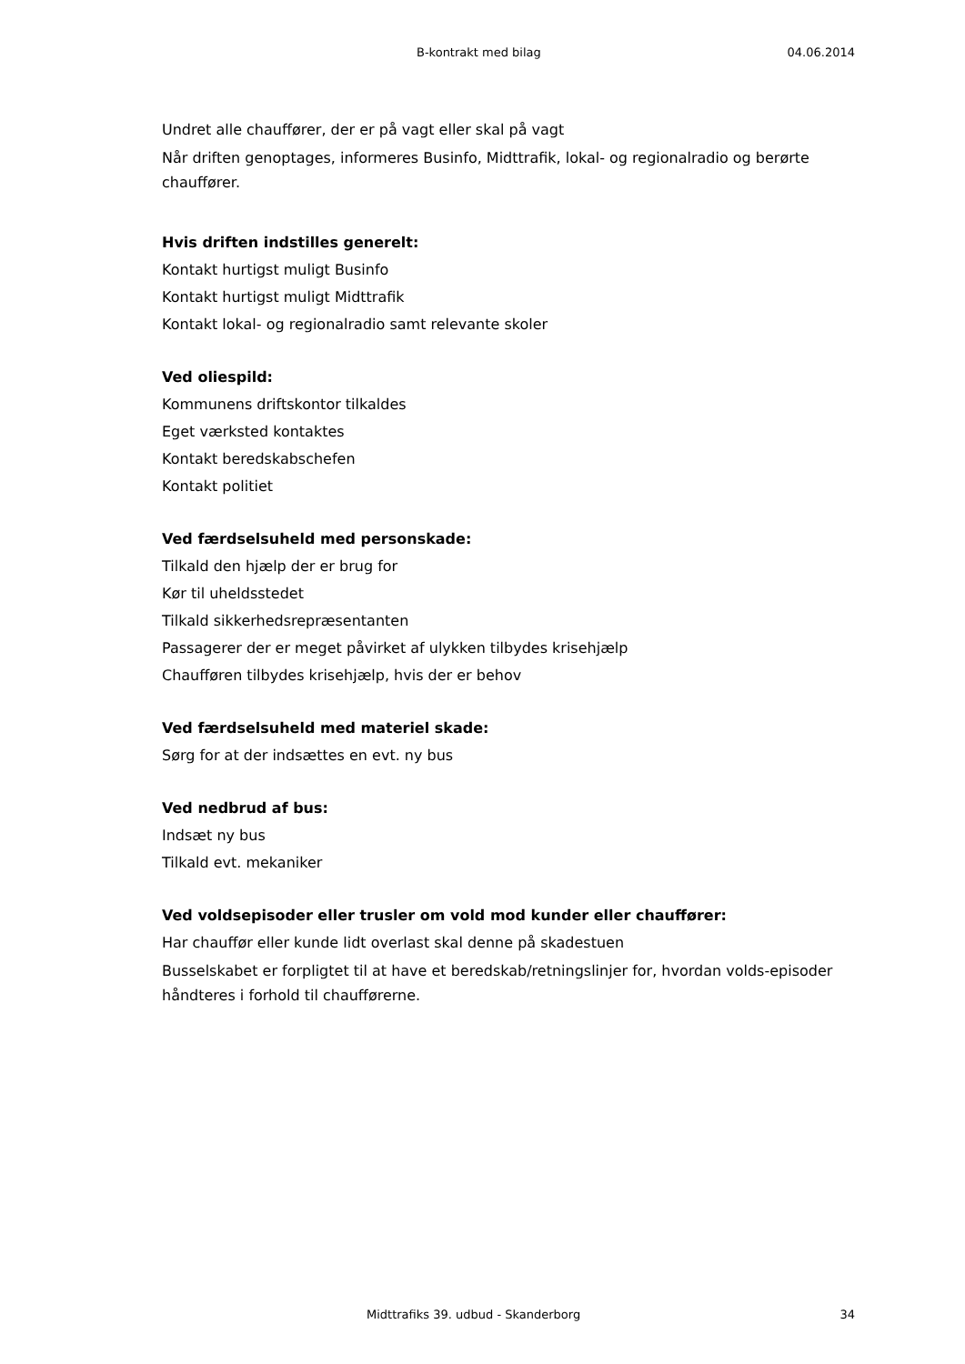B-kontrakt med bilag 04.06.2014
Undret alle chauffører, der er på vagt eller skal på vagt
Når driften genoptages, informeres Businfo, Midttrafik, lokal- og regionalradio og berørte chauffører.
Hvis driften indstilles generelt:
Kontakt hurtigst muligt Businfo
Kontakt hurtigst muligt Midttrafik
Kontakt lokal- og regionalradio samt relevante skoler
Ved oliespild:
Kommunens driftskontor tilkaldes
Eget værksted kontaktes
Kontakt beredskabschefen
Kontakt politiet
Ved færdselsuheld med personskade:
Tilkald den hjælp der er brug for
Kør til uheldsstedet
Tilkald sikkerhedsrepræsentanten
Passagerer der er meget påvirket af ulykken tilbydes krisehjælp
Chaufføren tilbydes krisehjælp, hvis der er behov
Ved færdselsuheld med materiel skade:
Sørg for at der indsættes en evt. ny bus
Ved nedbrud af bus:
Indsæt ny bus
Tilkald evt. mekaniker
Ved voldsepisoder eller trusler om vold mod kunder eller chauffører:
Har chauffør eller kunde lidt overlast skal denne på skadestuen
Busselskabet er forpligtet til at have et beredskab/retningslinjer for, hvordan volds-episoder håndteres i forhold til chaufførerne.
Midttrafiks 39. udbud - Skanderborg 34